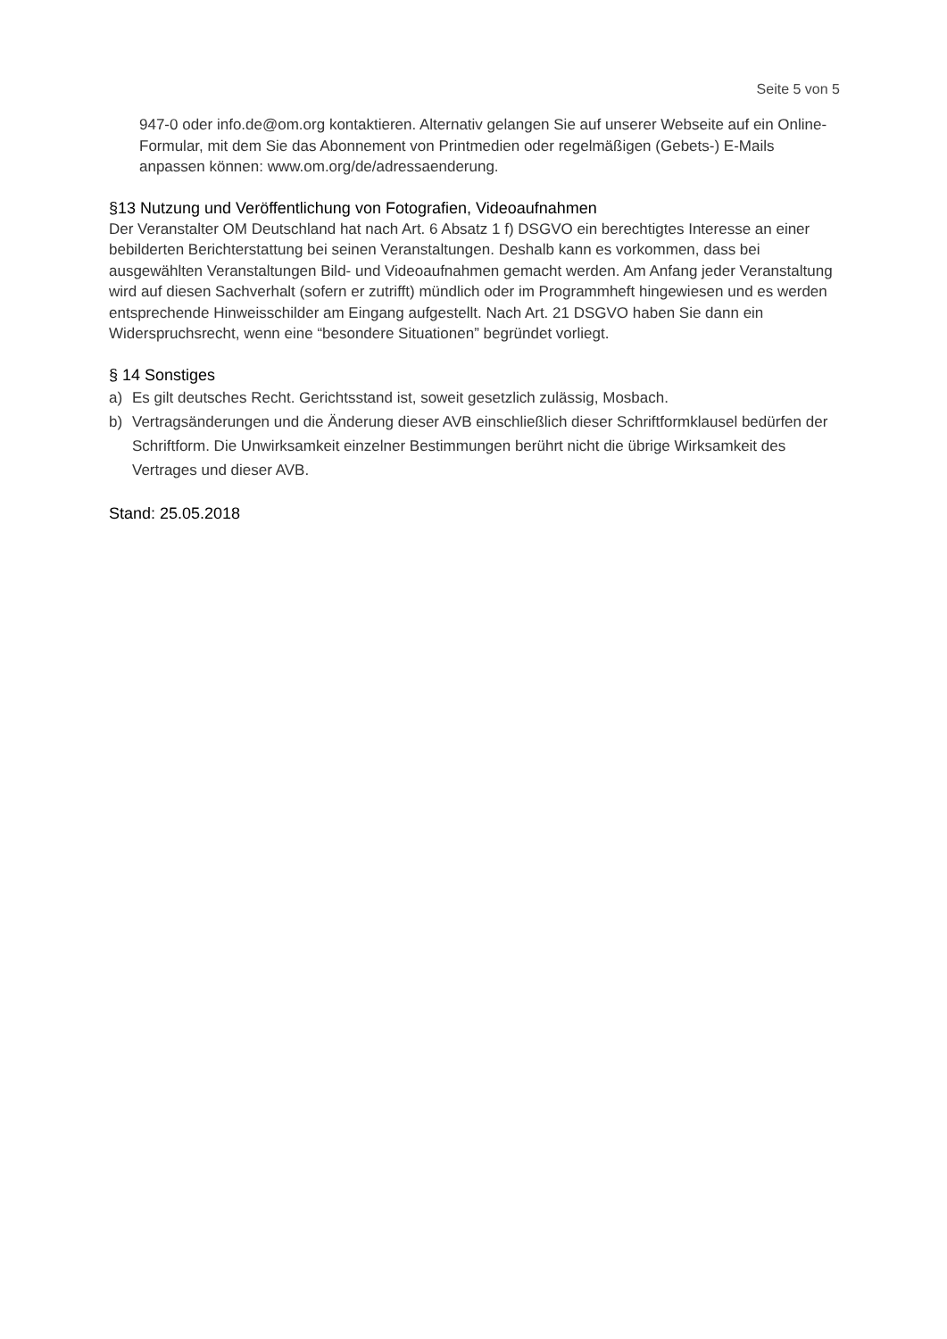Seite 5 von 5
947-0 oder info.de@om.org kontaktieren. Alternativ gelangen Sie auf unserer Webseite auf ein Online-Formular, mit dem Sie das Abonnement von Printmedien oder regelmäßigen (Gebets-) E-Mails anpassen können: www.om.org/de/adressaenderung.
§13 Nutzung und Veröffentlichung von Fotografien, Videoaufnahmen
Der Veranstalter OM Deutschland hat nach Art. 6 Absatz 1 f) DSGVO ein berechtigtes Interesse an einer bebilderten Berichterstattung bei seinen Veranstaltungen. Deshalb kann es vorkommen, dass bei ausgewählten Veranstaltungen Bild- und Videoaufnahmen gemacht werden. Am Anfang jeder Veranstaltung wird auf diesen Sachverhalt (sofern er zutrifft) mündlich oder im Programmheft hingewiesen und es werden entsprechende Hinweisschilder am Eingang aufgestellt. Nach Art. 21 DSGVO haben Sie dann ein Widerspruchsrecht, wenn eine “besondere Situationen” begründet vorliegt.
§ 14 Sonstiges
a) Es gilt deutsches Recht. Gerichtsstand ist, soweit gesetzlich zulässig, Mosbach.
b) Vertragsänderungen und die Änderung dieser AVB einschließlich dieser Schriftformklausel bedürfen der Schriftform. Die Unwirksamkeit einzelner Bestimmungen berührt nicht die übrige Wirksamkeit des Vertrages und dieser AVB.
Stand: 25.05.2018